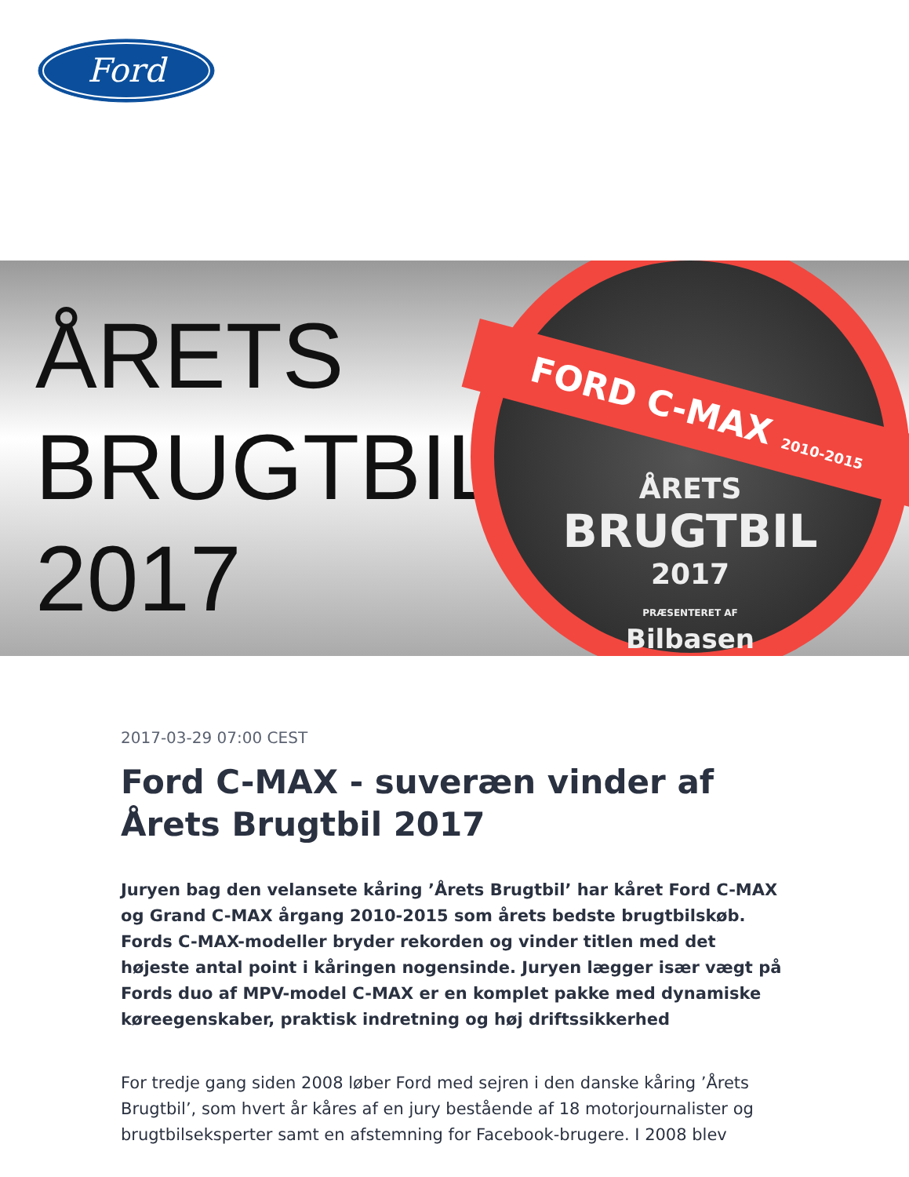Ford
ÅRETS
BRUGTBIL
2017
FORD C-MAX 2010-2015
ÅRETS
BRUGTBIL
2017
PRÆSENTERET AF
Bilbasen
2017-03-29 07:00 CEST
Ford C-MAX - suveræn vinder af Årets Brugtbil 2017
Juryen bag den velansete kåring ’Årets Brugtbil’ har kåret Ford C-MAX og Grand C-MAX årgang 2010-2015 som årets bedste brugtbilskøb. Fords C-MAX-modeller bryder rekorden og vinder titlen med det højeste antal point i kåringen nogensinde. Juryen lægger især vægt på Fords duo af MPV-model C-MAX er en komplet pakke med dynamiske køreegenskaber, praktisk indretning og høj driftssikkerhed
For tredje gang siden 2008 løber Ford med sejren i den danske kåring ’Årets Brugtbil’, som hvert år kåres af en jury bestående af 18 motorjournalister og brugtbilseksperter samt en afstemning for Facebook-brugere. I 2008 blev